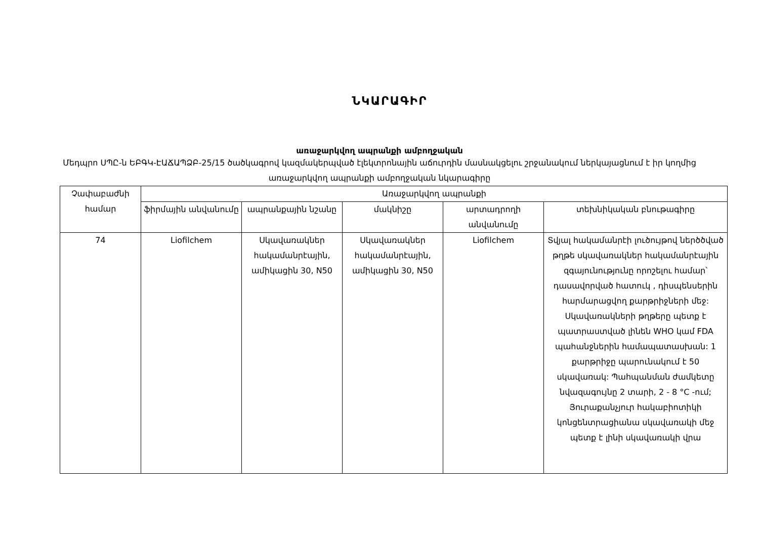ՆԿԱՐԱԳԻՐ
առաջարկվող ապրանքի ամբողջական
Մեդպրո ՍՊԸ-ն ԵԲԳԿ-ԷԱՃԱՊՁԲ-25/15 ծածկագրով կազմակերպված էլեկտրոնային աճուրդին մասնակցելու շրջանակում ներկայացնում է իր կողմից առաջարկվող ապրանքի ամբողջական նկարագիրը
| Չափաբաժնի համար | Առաջարկվող ապրանքի | | | | |
| --- | --- | --- | --- | --- | --- |
| | ֆիրմային անվանումը | ապրանքային նշանը | մակնիշը | արտադրողի անվանումը | տեխնիկական բնութագիրը |
| 74 | Liofilchem | Սկավառակներ հակամանրէային, ամիկացին 30, N50 | Սկավառակներ հակամանրէային, ամիկացին 30, N50 | Liofilchem | Տվյալ հակամանրէի լուծույթով ներծծված թղթե սկավառակներ հակամանրէային զգայունությունը որոշելու համար՝ դասավորված հատուկ , դիսպենսերին հարմարացվող քարթրիջների մեջ: Սկավառակների թղթերը պետք է պատրաստված լինեն WHO կամ FDA պահանջներին համապատասխան: 1 քարթրիջը պարունակում է 50 սկավառակ: Պահպանման ժամկետը նվազագույնը 2 տարի, 2 - 8 °C -ում; Յուրաքանչյուր հակաբիոտիկի կոնցենտրացիանա սկավառակի մեջ պետք է լինի սկավառակի վրա |